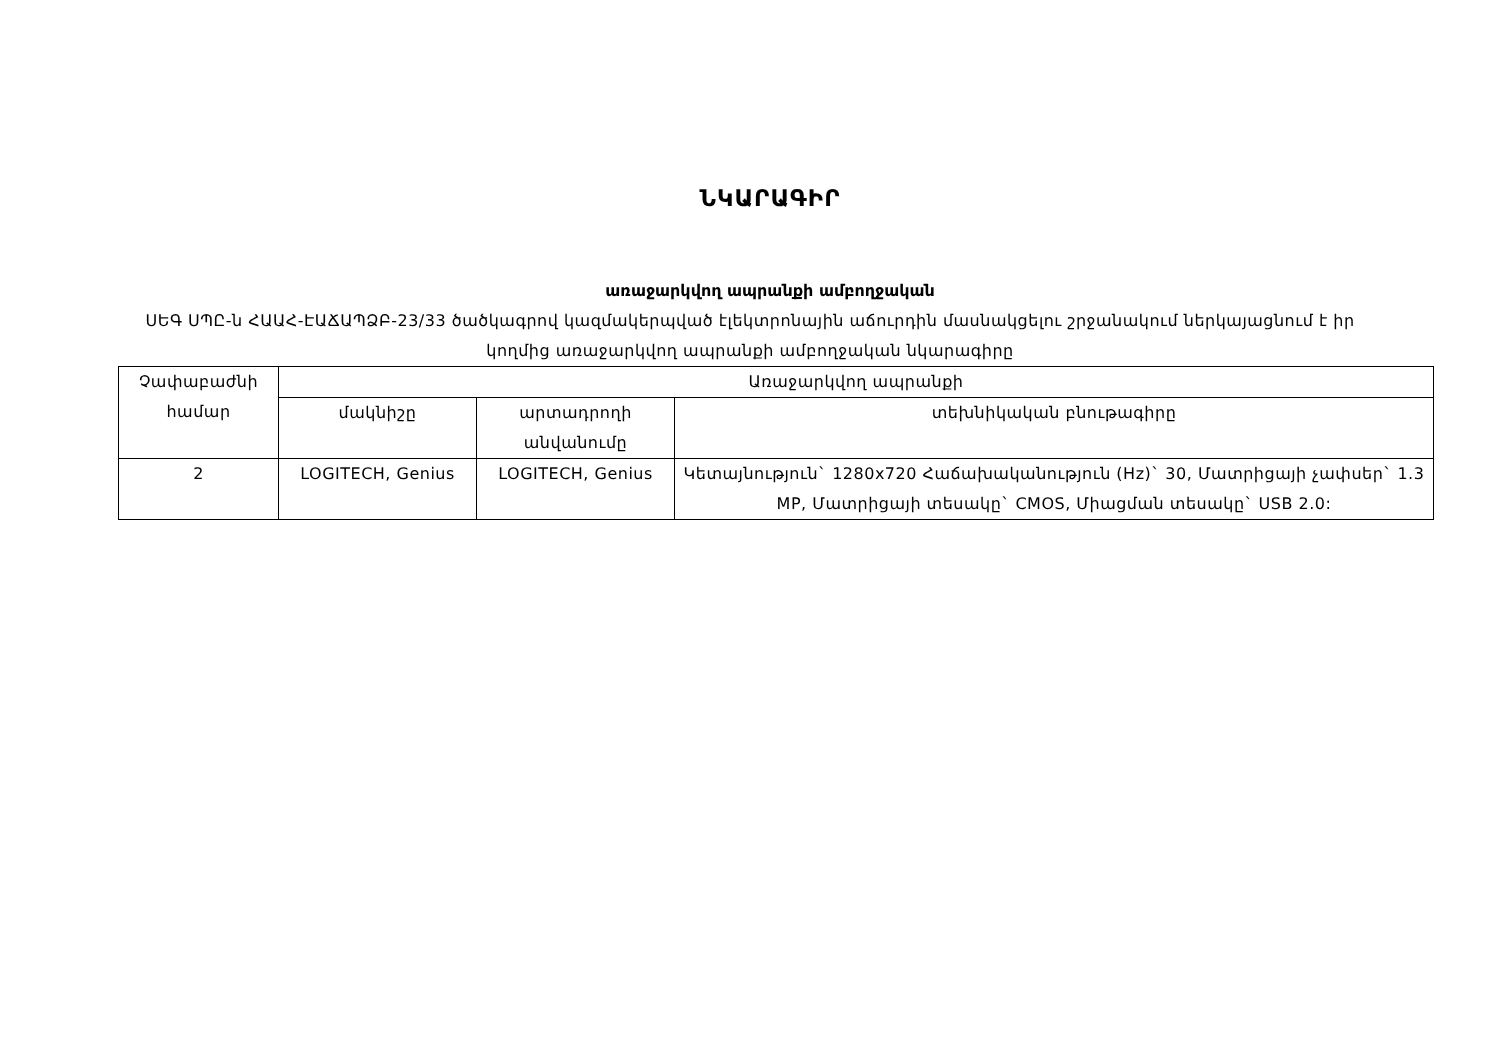ՆԿԱՐԱԳԻՐ
առաջարկվող ապրանքի ամբողջական
ՍԵԳ ՍՊԸ-ն ՀԱԱՀ-ԷԱՃԱՊՁԲ-23/33 ծածկագրով կազմակերպված էլեկտրոնային աճուրդին մասնակցելու շրջանակում ներկայացնում է իր կողմից առաջարկվող ապրանքի ամբողջական նկարագիրը
| Չափաբաժնի համար | Առաջարկվող ապրանքի | | |
| --- | --- | --- | --- |
| | մակնիշը | արտադրողի անվանումը | տեխնիկական բնութագիրը |
| 2 | LOGITECH, Genius | LOGITECH, Genius | Կետայնություն` 1280x720 Հաճախականություն (Hz)` 30, Մատրիցայի չափսեր` 1.3 MP, Մատրիցայի տեսակը` CMOS, Միացման տեսակը` USB 2.0: |